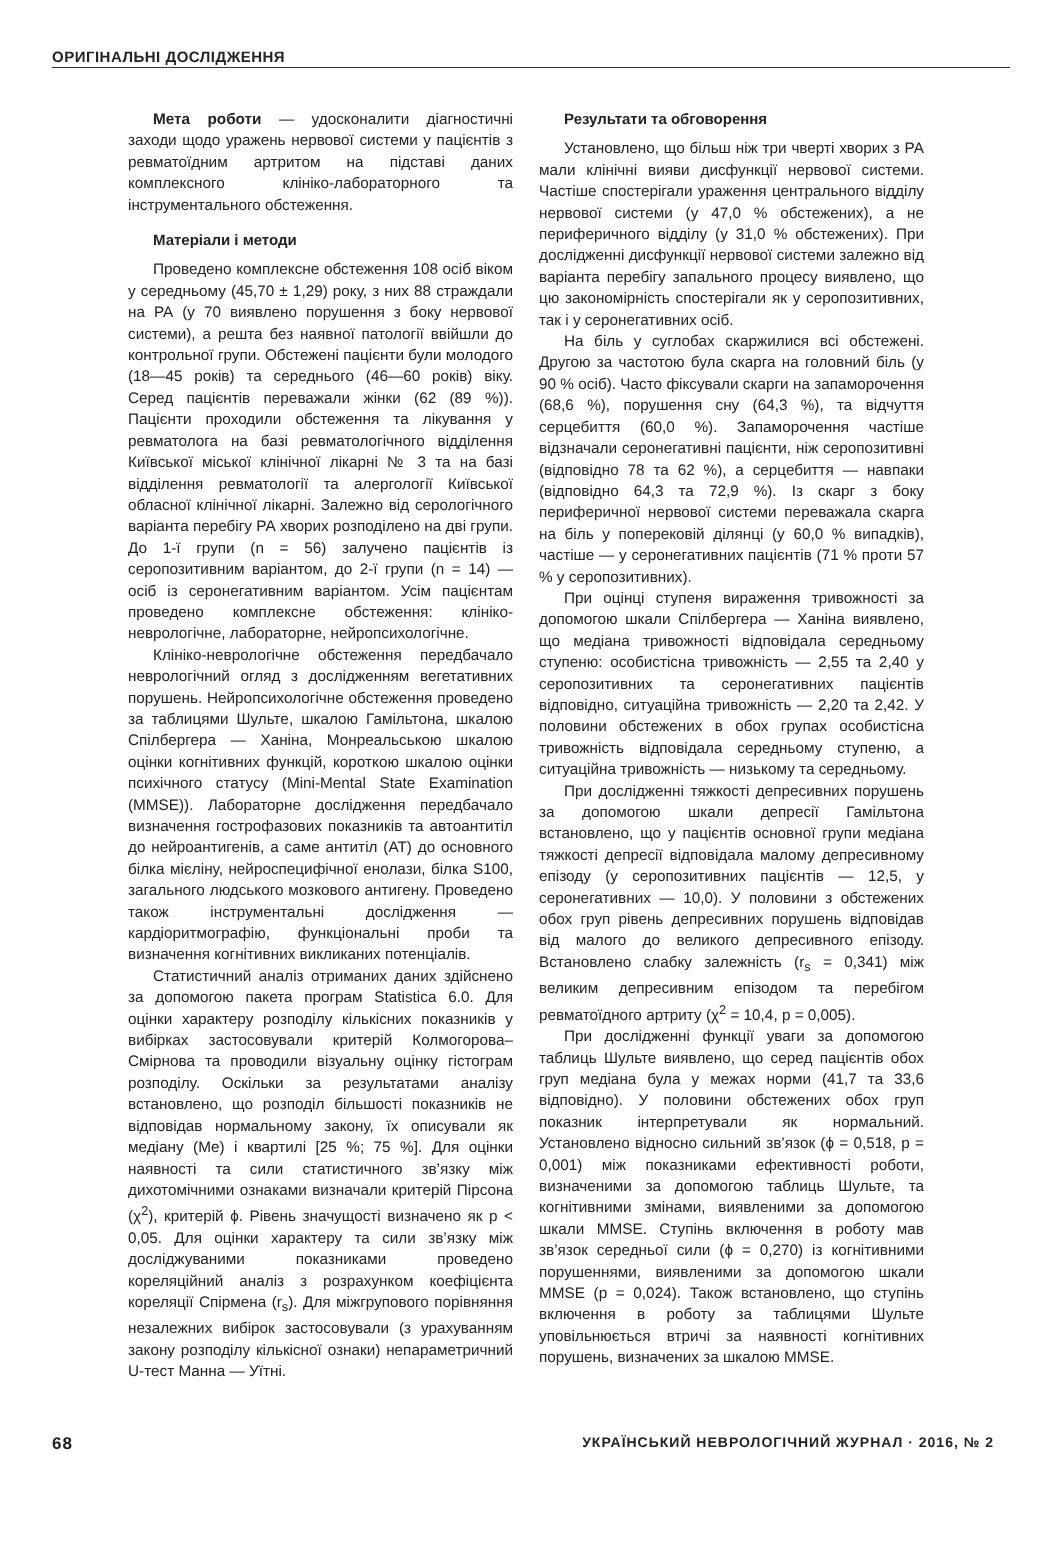ОРИГІНАЛЬНІ ДОСЛІДЖЕННЯ
Мета роботи — удосконалити діагностичні заходи щодо уражень нервової системи у пацієнтів з ревматоїдним артритом на підставі даних комплексного клініко-лабораторного та інструментального обстеження.
Матеріали і методи
Проведено комплексне обстеження 108 осіб віком у середньому (45,70 ± 1,29) року, з них 88 страждали на РА (у 70 виявлено порушення з боку нервової системи), а решта без наявної патології ввійшли до контрольної групи. Обстежені пацієнти були молодого (18—45 років) та середнього (46—60 років) віку. Серед пацієнтів переважали жінки (62 (89 %)). Пацієнти проходили обстеження та лікування у ревматолога на базі ревматологічного відділення Київської міської клінічної лікарні № 3 та на базі відділення ревматології та алергології Київської обласної клінічної лікарні. Залежно від серологічного варіанта перебігу РА хворих розподілено на дві групи. До 1-ї групи (n = 56) залучено пацієнтів із серопозитивним варіантом, до 2-ї групи (n = 14) — осіб із серонегативним варіантом. Усім пацієнтам проведено комплексне обстеження: клініко-неврологічне, лабораторне, нейропсихологічне.
Клініко-неврологічне обстеження передбачало неврологічний огляд з дослідженням вегетативних порушень. Нейропсихологічне обстеження проведено за таблицями Шульте, шкалою Гамільтона, шкалою Спілбергера — Ханіна, Монреальською шкалою оцінки когнітивних функцій, короткою шкалою оцінки психічного статусу (Mini-Mental State Examination (MMSE)). Лабораторне дослідження передбачало визначення гострофазових показників та автоантитіл до нейроантигенів, а саме антитіл (АТ) до основного білка мієліну, нейроспецифічної енолази, білка S100, загального людського мозкового антигену. Проведено також інструментальні дослідження — кардіоритмографію, функціональні проби та визначення когнітивних викликаних потенціалів.
Статистичний аналіз отриманих даних здійснено за допомогою пакета програм Statistica 6.0. Для оцінки характеру розподілу кількісних показників у вибірках застосовували критерій Колмогорова–Смірнова та проводили візуальну оцінку гістограм розподілу. Оскільки за результатами аналізу встановлено, що розподіл більшості показників не відповідав нормальному закону, їх описували як медіану (Ме) і квартилі [25 %; 75 %]. Для оцінки наявності та сили статистичного зв’язку між дихотомічними ознаками визначали критерій Пірсона (χ<sup>2</sup>), критерій ϕ. Рівень значущості визначено як p < 0,05. Для оцінки характеру та сили зв’язку між досліджуваними показниками проведено кореляційний аналіз з розрахунком коефіцієнта кореляції Спірмена (r<sub>s</sub>). Для міжгрупового порівняння незалежних вибірок застосовували (з урахуванням закону розподілу кількісної ознаки) непараметричний U-тест Манна — Уїтні.
Результати та обговорення
Установлено, що більш ніж три чверті хворих з РА мали клінічні вияви дисфункції нервової системи. Частіше спостерігали ураження центрального відділу нервової системи (у 47,0 % обстежених), а не периферичного відділу (у 31,0 % обстежених). При дослідженні дисфункції нервової системи залежно від варіанта перебігу запального процесу виявлено, що цю закономірність спостерігали як у серопозитивних, так і у серонегативних осіб.
На біль у суглобах скаржилися всі обстежені. Другою за частотою була скарга на головний біль (у 90 % осіб). Часто фіксували скарги на запаморочення (68,6 %), порушення сну (64,3 %), та відчуття серцебиття (60,0 %). Запаморочення частіше відзначали серонегативні пацієнти, ніж серопозитивні (відповідно 78 та 62 %), а серцебиття — навпаки (відповідно 64,3 та 72,9 %). Із скарг з боку периферичної нервової системи переважала скарга на біль у поперековій ділянці (у 60,0 % випадків), частіше — у серонегативних пацієнтів (71 % проти 57 % у серопозитивних).
При оцінці ступеня вираження тривожності за допомогою шкали Спілбергера — Ханіна виявлено, що медіана тривожності відповідала середньому ступеню: особистісна тривожність — 2,55 та 2,40 у серопозитивних та серонегативних пацієнтів відповідно, ситуаційна тривожність — 2,20 та 2,42. У половини обстежених в обох групах особистісна тривожність відповідала середньому ступеню, а ситуаційна тривожність — низькому та середньому.
При дослідженні тяжкості депресивних порушень за допомогою шкали депресії Гамільтона встановлено, що у пацієнтів основної групи медіана тяжкості депресії відповідала малому депресивному епізоду (у серопозитивних пацієнтів — 12,5, у серонегативних — 10,0). У половини з обстежених обох груп рівень депресивних порушень відповідав від малого до великого депресивного епізоду. Встановлено слабку залежність (r<sub>s</sub> = 0,341) між великим депресивним епізодом та перебігом ревматоїдного артриту (χ<sup>2</sup> = 10,4, p = 0,005).
При дослідженні функції уваги за допомогою таблиць Шульте виявлено, що серед пацієнтів обох груп медіана була у межах норми (41,7 та 33,6 відповідно). У половини обстежених обох груп показник інтерпретували як нормальний. Установлено відносно сильний зв’язок (ϕ = 0,518, p = 0,001) між показниками ефективності роботи, визначеними за допомогою таблиць Шульте, та когнітивними змінами, виявленими за допомогою шкали MMSE. Ступінь включення в роботу мав зв’язок середньої сили (ϕ = 0,270) із когнітивними порушеннями, виявленими за допомогою шкали MMSE (p = 0,024). Також встановлено, що ступінь включення в роботу за таблицями Шульте уповільнюється втричі за наявності когнітивних порушень, визначених за шкалою MMSE.
68 УКРАЇНСЬКИЙ НЕВРОЛОГІЧНИЙ ЖУРНАЛ · 2016, № 2